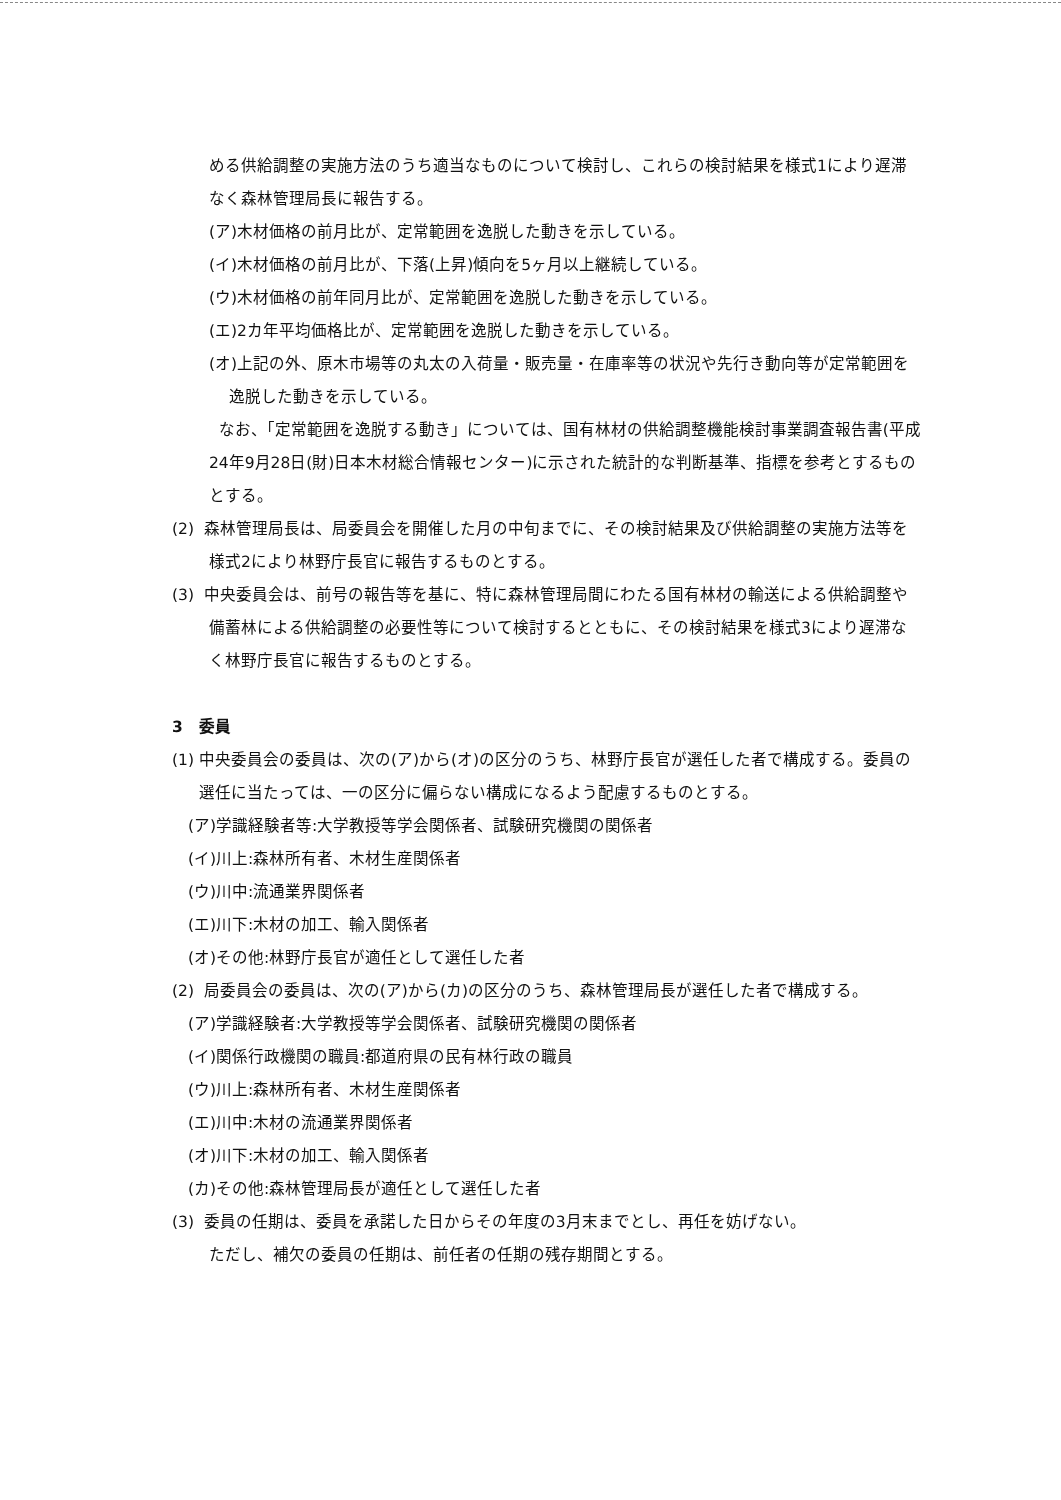める供給調整の実施方法のうち適当なものについて検討し、これらの検討結果を様式1により遅滞なく森林管理局長に報告する。
(ア)木材価格の前月比が、定常範囲を逸脱した動きを示している。
(イ)木材価格の前月比が、下落(上昇)傾向を5ヶ月以上継続している。
(ウ)木材価格の前年同月比が、定常範囲を逸脱した動きを示している。
(エ)2カ年平均価格比が、定常範囲を逸脱した動きを示している。
(オ)上記の外、原木市場等の丸太の入荷量・販売量・在庫率等の状況や先行き動向等が定常範囲を逸脱した動きを示している。
なお、「定常範囲を逸脱する動き」については、国有林材の供給調整機能検討事業調査報告書(平成24年9月28日(財)日本木材総合情報センター)に示された統計的な判断基準、指標を参考とするものとする。
(2) 森林管理局長は、局委員会を開催した月の中旬までに、その検討結果及び供給調整の実施方法等を様式2により林野庁長官に報告するものとする。
(3) 中央委員会は、前号の報告等を基に、特に森林管理局間にわたる国有林材の輸送による供給調整や備蓄林による供給調整の必要性等について検討するとともに、その検討結果を様式3により遅滞なく林野庁長官に報告するものとする。
3　委員
(1) 中央委員会の委員は、次の(ア)から(オ)の区分のうち、林野庁長官が選任した者で構成する。委員の選任に当たっては、一の区分に偏らない構成になるよう配慮するものとする。
(ア)学識経験者等:大学教授等学会関係者、試験研究機関の関係者
(イ)川上:森林所有者、木材生産関係者
(ウ)川中:流通業界関係者
(エ)川下:木材の加工、輸入関係者
(オ)その他:林野庁長官が適任として選任した者
(2) 局委員会の委員は、次の(ア)から(カ)の区分のうち、森林管理局長が選任した者で構成する。
(ア)学識経験者:大学教授等学会関係者、試験研究機関の関係者
(イ)関係行政機関の職員:都道府県の民有林行政の職員
(ウ)川上:森林所有者、木材生産関係者
(エ)川中:木材の流通業界関係者
(オ)川下:木材の加工、輸入関係者
(カ)その他:森林管理局長が適任として選任した者
(3) 委員の任期は、委員を承諾した日からその年度の3月末までとし、再任を妨げない。
ただし、補欠の委員の任期は、前任者の任期の残存期間とする。